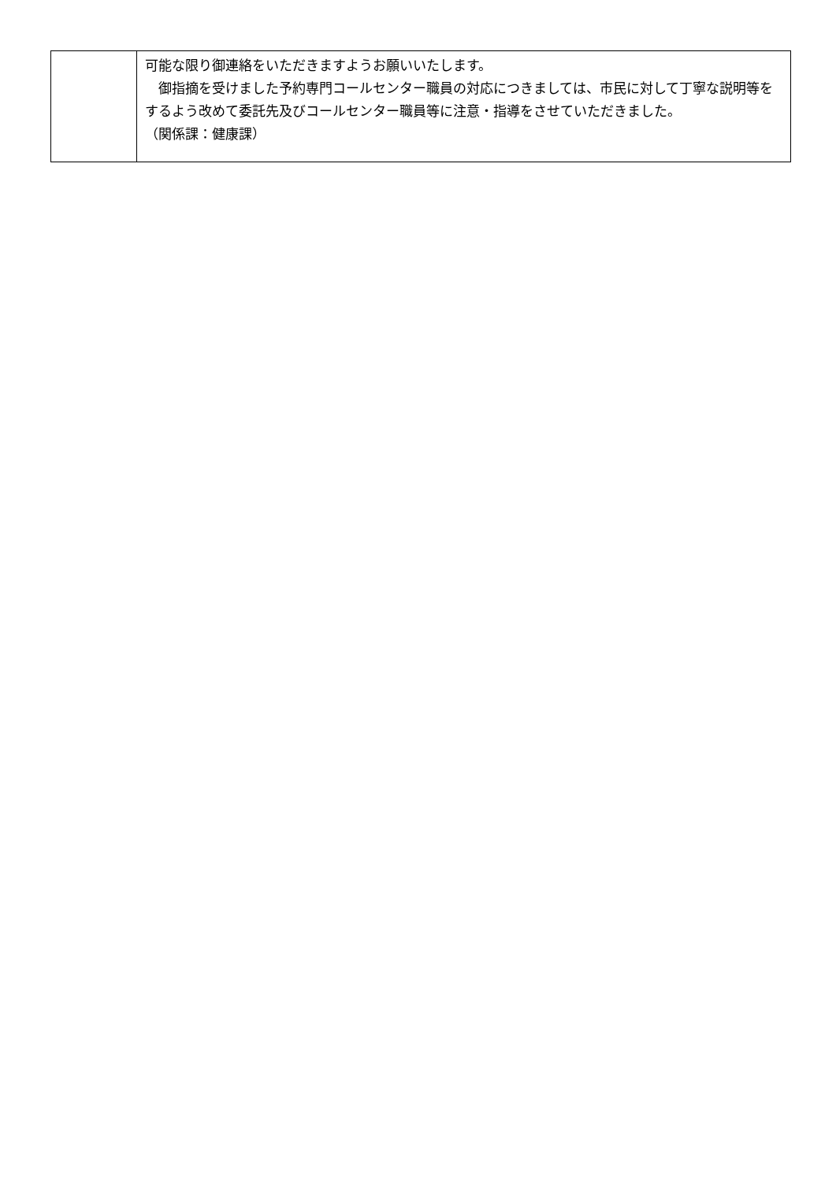| | 可能な限り御連絡をいただきますようお願いいたします。 御指摘を受けました予約専門コールセンター職員の対応につきましては、市民に対して丁寧な説明等をするよう改めて委託先及びコールセンター職員等に注意・指導をさせていただきました。 （関係課：健康課） |